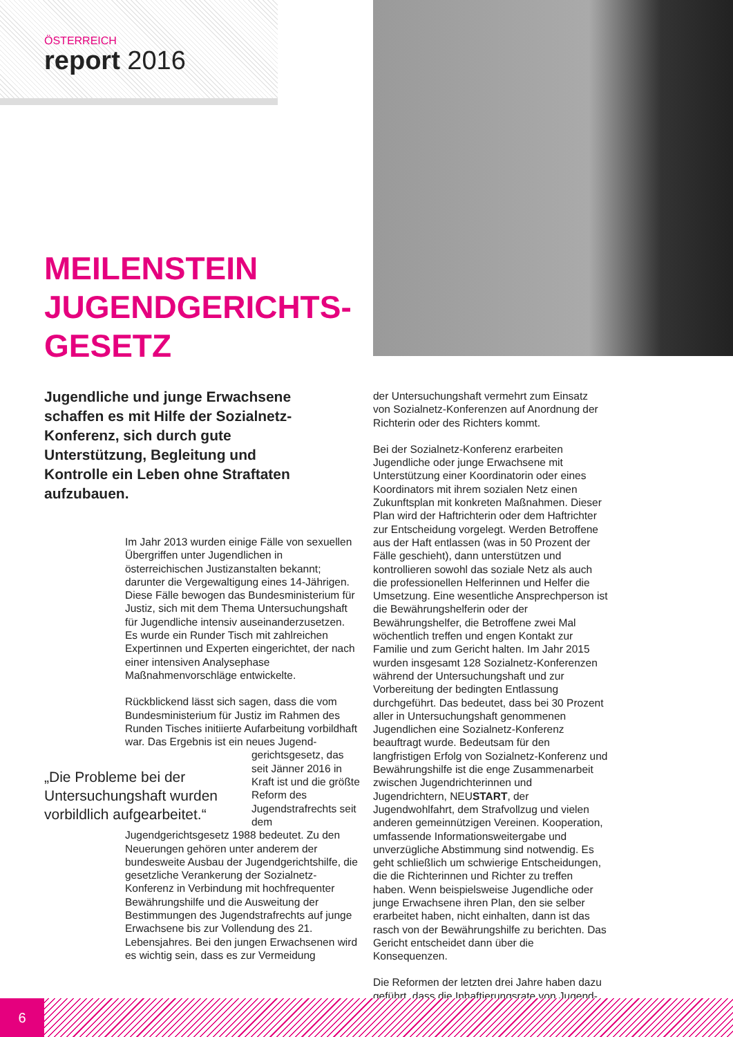ÖSTERREICH
report 2016
MEILENSTEIN
JUGENDGERICHTS-
GESETZ
Jugendliche und junge Erwachsene schaffen es mit Hilfe der Sozialnetz-Konferenz, sich durch gute Unterstützung, Begleitung und Kontrolle ein Leben ohne Straftaten aufzubauen.
Im Jahr 2013 wurden einige Fälle von sexuellen Übergriffen unter Jugendlichen in österreichischen Justizanstalten bekannt; darunter die Vergewaltigung eines 14-Jährigen. Diese Fälle bewogen das Bundesministerium für Justiz, sich mit dem Thema Untersuchungshaft für Jugendliche intensiv auseinanderzusetzen. Es wurde ein Runder Tisch mit zahlreichen Expertinnen und Experten eingerichtet, der nach einer intensiven Analysephase Maßnahmenvorschläge entwickelte.
Rückblickend lässt sich sagen, dass die vom Bundesministerium für Justiz im Rahmen des Runden Tisches initiierte Aufarbeitung vorbildhaft war. Das Ergebnis ist ein neues Jugend- „Die Probleme bei der Untersuchungshaft wurden vorbildlich aufgearbeitet.“ gerichtsgesetz, das seit Jänner 2016 in Kraft ist und die größte Reform des Jugendstrafrechts seit dem Jugendgerichtsgesetz 1988 bedeutet. Zu den Neuerungen gehören unter anderem der bundesweite Ausbau der Jugendgerichtshilfe, die gesetzliche Verankerung der Sozialnetz-Konferenz in Verbindung mit hochfrequenter Bewährungshilfe und die Ausweitung der Bestimmungen des Jugendstrafrechts auf junge Erwachsene bis zur Vollendung des 21. Lebensjahres. Bei den jungen Erwachsenen wird es wichtig sein, dass es zur Vermeidung
der Untersuchungshaft vermehrt zum Einsatz von Sozialnetz-Konferenzen auf Anordnung der Richterin oder des Richters kommt.
Bei der Sozialnetz-Konferenz erarbeiten Jugendliche oder junge Erwachsene mit Unterstützung einer Koordinatorin oder eines Koordinators mit ihrem sozialen Netz einen Zukunftsplan mit konkreten Maßnahmen. Dieser Plan wird der Haftrichterin oder dem Haftrichter zur Entscheidung vorgelegt. Werden Betroffene aus der Haft entlassen (was in 50 Prozent der Fälle geschieht), dann unterstützen und kontrollieren sowohl das soziale Netz als auch die professionellen Helferinnen und Helfer die Umsetzung. Eine wesentliche Ansprechperson ist die Bewährungshelferin oder der Bewährungshelfer, die Betroffene zwei Mal wöchentlich treffen und engen Kontakt zur Familie und zum Gericht halten. Im Jahr 2015 wurden insgesamt 128 Sozialnetz-Konferenzen während der Untersuchungshaft und zur Vorbereitung der bedingten Entlassung durchgeführt. Das bedeutet, dass bei 30 Prozent aller in Untersuchungshaft genommenen Jugendlichen eine Sozialnetz-Konferenz beauftragt wurde. Bedeutsam für den langfristigen Erfolg von Sozialnetz-Konferenz und Bewährungshilfe ist die enge Zusammenarbeit zwischen Jugendrichterinnen und Jugendrichtern, NEUSTART, der Jugendwohlfahrt, dem Strafvollzug und vielen anderen gemeinnützigen Vereinen. Kooperation, umfassende Informationsweitergabe und unverzügliche Abstimmung sind notwendig. Es geht schließlich um schwierige Entscheidungen, die die Richterinnen und Richter zu treffen haben. Wenn beispielsweise Jugendliche oder junge Erwachsene ihren Plan, den sie selber erarbeitet haben, nicht einhalten, dann ist das rasch von der Bewährungshilfe zu berichten. Das Gericht entscheidet dann über die Konsequenzen.
Die Reformen der letzten drei Jahre haben dazu geführt, dass die Inhaftierungsrate von Jugend-
6